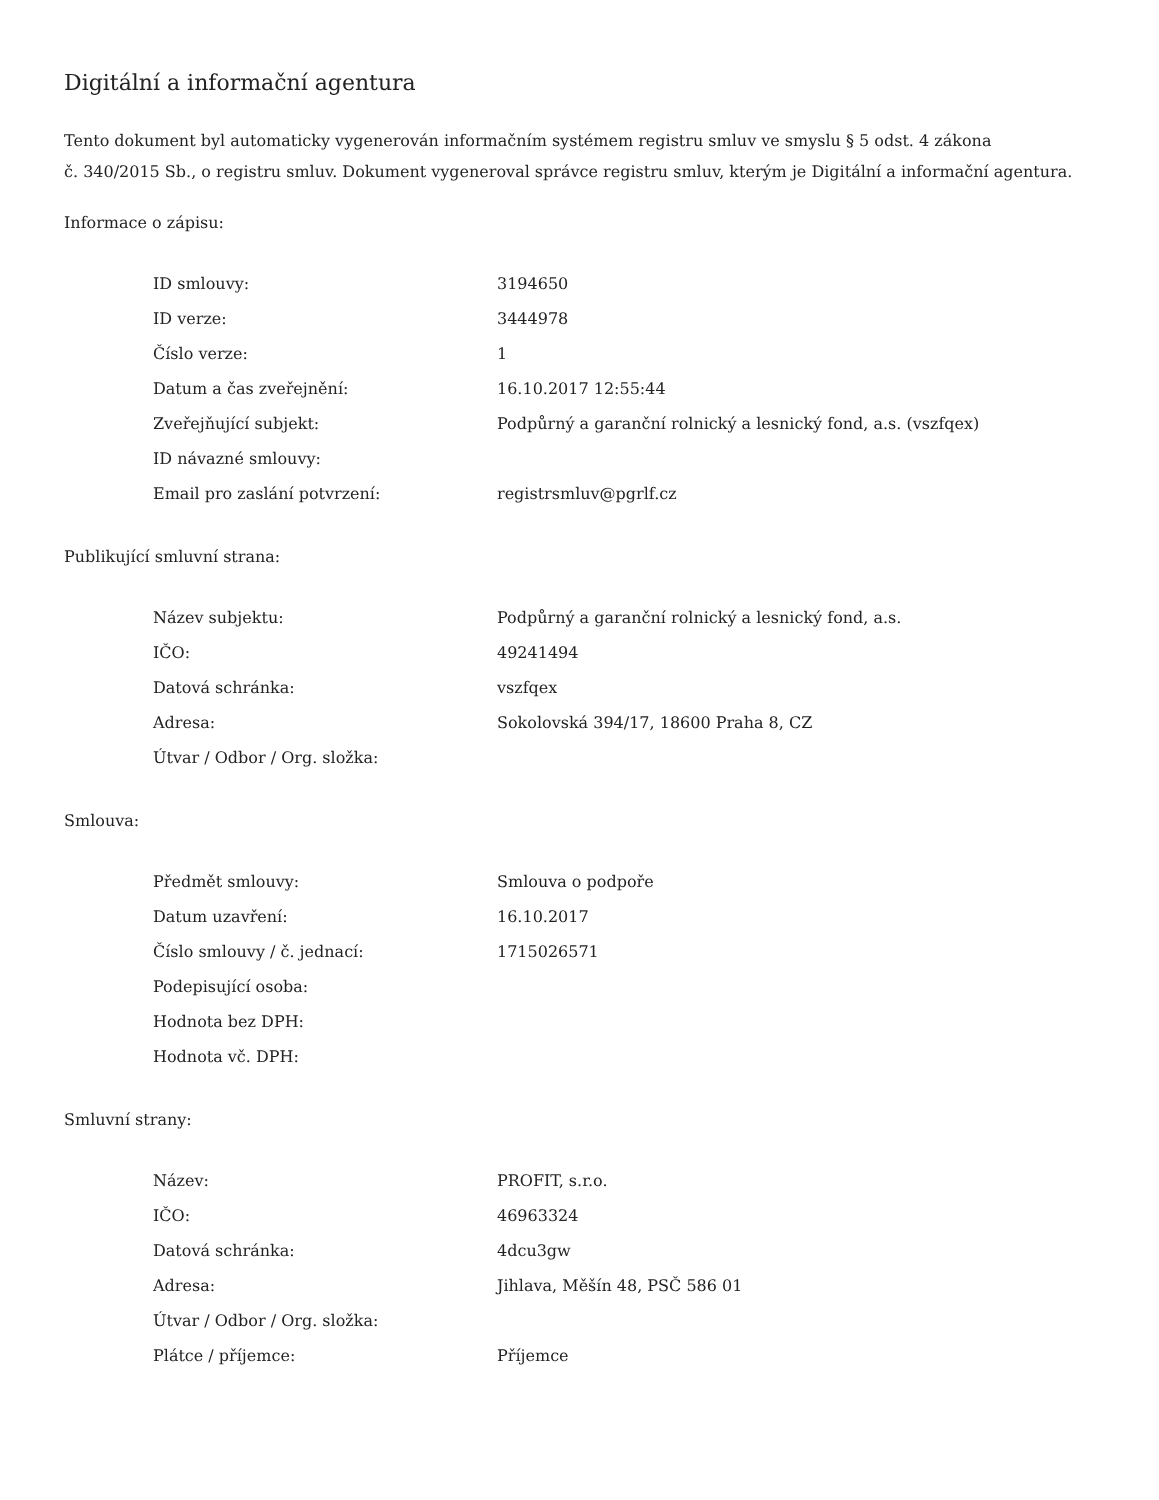Digitální a informační agentura
Tento dokument byl automaticky vygenerován informačním systémem registru smluv ve smyslu § 5 odst. 4 zákona
č. 340/2015 Sb., o registru smluv. Dokument vygeneroval správce registru smluv, kterým je Digitální a informační agentura.
Informace o zápisu:
| ID smlouvy: | 3194650 |
| ID verze: | 3444978 |
| Číslo verze: | 1 |
| Datum a čas zveřejnění: | 16.10.2017 12:55:44 |
| Zveřejňující subjekt: | Podpůrný a garanční rolnický a lesnický fond, a.s. (vszfqex) |
| ID návazné smlouvy: | |
| Email pro zaslání potvrzení: | registrsmluv@pgrlf.cz |
Publikující smluvní strana:
| Název subjektu: | Podpůrný a garanční rolnický a lesnický fond, a.s. |
| IČO: | 49241494 |
| Datová schránka: | vszfqex |
| Adresa: | Sokolovská 394/17, 18600 Praha 8, CZ |
| Útvar / Odbor / Org. složka: | |
Smlouva:
| Předmět smlouvy: | Smlouva o podpoře |
| Datum uzavření: | 16.10.2017 |
| Číslo smlouvy / č. jednací: | 1715026571 |
| Podepisující osoba: | |
| Hodnota bez DPH: | |
| Hodnota vč. DPH: | |
Smluvní strany:
| Název: | PROFIT, s.r.o. |
| IČO: | 46963324 |
| Datová schránka: | 4dcu3gw |
| Adresa: | Jihlava, Měšín 48, PSČ 586 01 |
| Útvar / Odbor / Org. složka: | |
| Plátce / příjemce: | Příjemce |